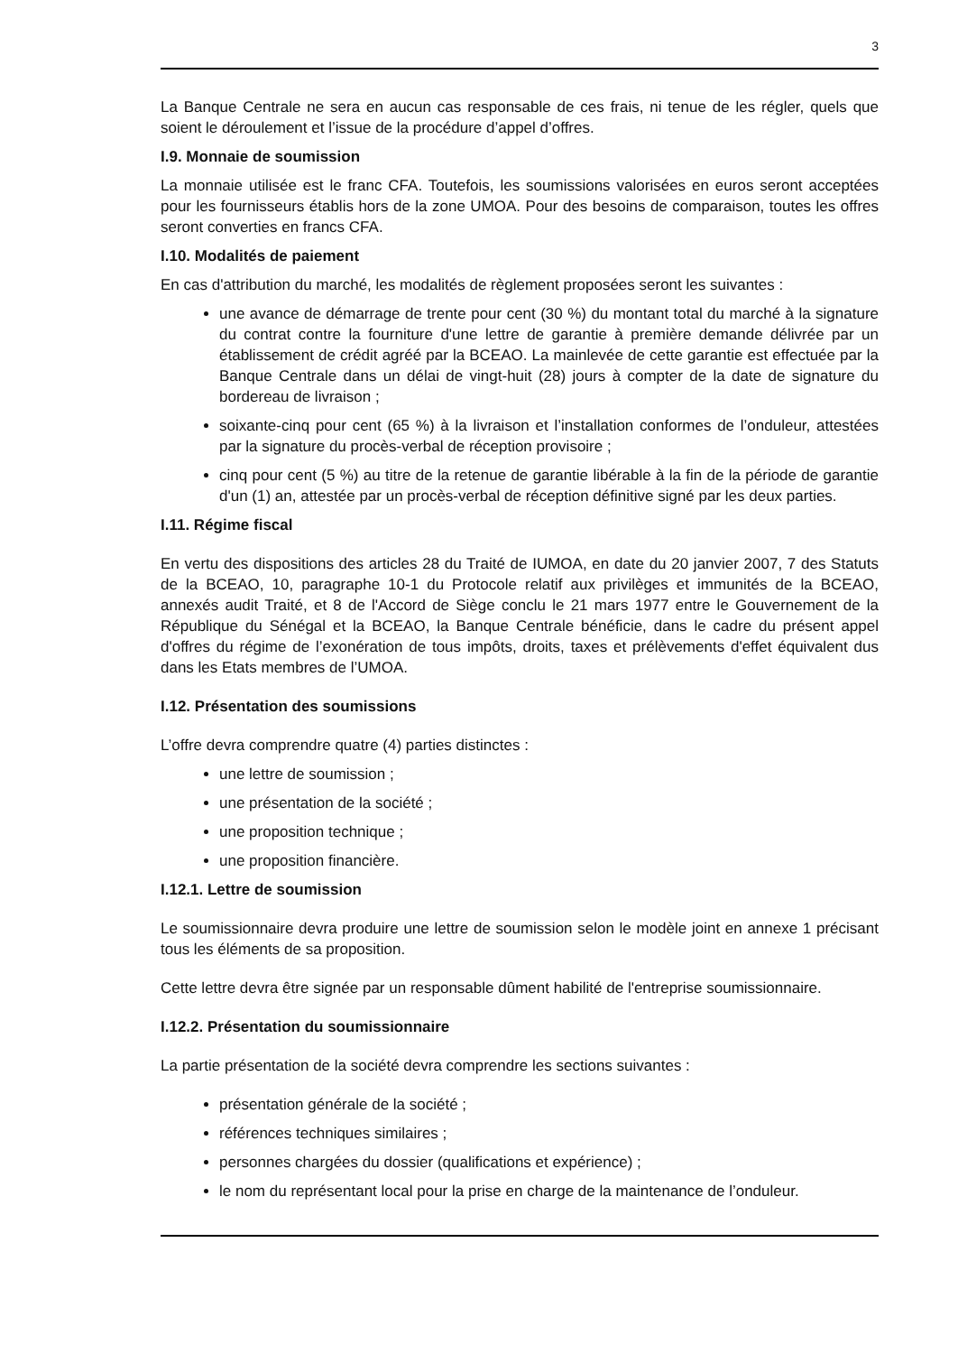3
La Banque Centrale ne sera en aucun cas responsable de ces frais, ni tenue de les régler, quels que soient le déroulement et l’issue de la procédure d’appel d’offres.
I.9. Monnaie de soumission
La monnaie utilisée est le franc CFA. Toutefois, les soumissions valorisées en euros seront acceptées pour les fournisseurs établis hors de la zone UMOA. Pour des besoins de comparaison, toutes les offres seront converties en francs CFA.
I.10. Modalités de paiement
En cas d'attribution du marché, les modalités de règlement proposées seront les suivantes :
une avance de démarrage de trente pour cent (30 %) du montant total du marché à la signature du contrat contre la fourniture d'une lettre de garantie à première demande délivrée par un établissement de crédit agréé par la BCEAO. La mainlevée de cette garantie est effectuée par la Banque Centrale dans un délai de vingt-huit (28) jours à compter de la date de signature du bordereau de livraison ;
soixante-cinq pour cent (65 %) à la livraison et l’installation conformes de l’onduleur, attestées par la signature du procès-verbal de réception provisoire ;
cinq pour cent (5 %) au titre de la retenue de garantie libérable à la fin de la période de garantie d'un (1) an, attestée par un procès-verbal de réception définitive signé par les deux parties.
I.11. Régime fiscal
En vertu des dispositions des articles 28 du Traité de IUMOA, en date du 20 janvier 2007, 7 des Statuts de la BCEAO, 10, paragraphe 10-1 du Protocole relatif aux privilèges et immunités de la BCEAO, annexés audit Traité, et 8 de l'Accord de Siège conclu le 21 mars 1977 entre le Gouvernement de la République du Sénégal et la BCEAO, la Banque Centrale bénéficie, dans le cadre du présent appel d'offres du régime de l’exonération de tous impôts, droits, taxes et prélèvements d'effet équivalent dus dans les Etats membres de l’UMOA.
I.12. Présentation des soumissions
L’offre devra comprendre quatre (4) parties distinctes :
une lettre de soumission ;
une présentation de la société ;
une proposition technique ;
une proposition financière.
I.12.1. Lettre de soumission
Le soumissionnaire devra produire une lettre de soumission selon le modèle joint en annexe 1 précisant tous les éléments de sa proposition.
Cette lettre devra être signée par un responsable dûment habilité de l'entreprise soumissionnaire.
I.12.2. Présentation du soumissionnaire
La partie présentation de la société devra comprendre les sections suivantes :
présentation générale de la société ;
références techniques similaires ;
personnes chargées du dossier (qualifications et expérience) ;
le nom du représentant local pour la prise en charge de la maintenance de l’onduleur.